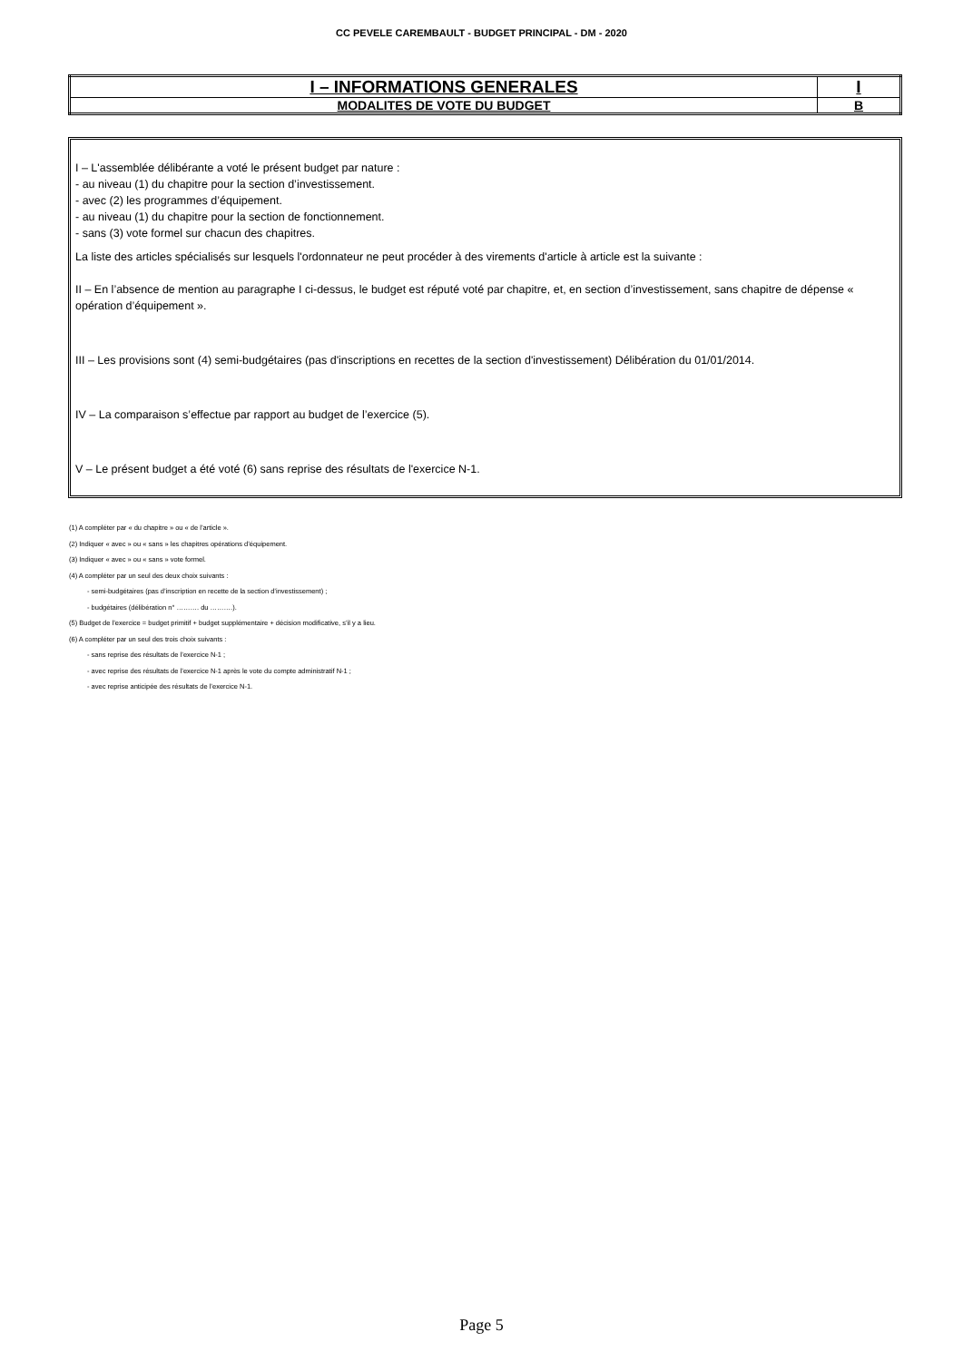CC PEVELE CAREMBAULT - BUDGET PRINCIPAL - DM - 2020
| I – INFORMATIONS GENERALES | I |
| MODALITES DE VOTE DU BUDGET | B |
I – L'assemblée délibérante a voté le présent budget par nature :
- au niveau (1) du chapitre pour la section d’investissement.
- avec (2) les programmes d’équipement.
- au niveau (1) du chapitre pour la section de fonctionnement.
- sans (3) vote formel sur chacun des chapitres.
La liste des articles spécialisés sur lesquels l'ordonnateur ne peut procéder à des virements d'article à article est la suivante :
II – En l’absence de mention au paragraphe I ci-dessus, le budget est réputé voté par chapitre, et, en section d’investissement, sans chapitre de dépense « opération d’équipement ».
III – Les provisions sont (4) semi-budgétaires (pas d'inscriptions en recettes de la section d'investissement) Délibération du 01/01/2014.
IV – La comparaison s’effectue par rapport au budget de l’exercice (5).
V – Le présent budget a été voté (6) sans reprise des résultats de l'exercice N-1.
(1) A compléter par « du chapitre » ou « de l’article ».
(2) Indiquer « avec » ou « sans » les chapitres opérations d’équipement.
(3) Indiquer « avec » ou « sans » vote formel.
(4) A compléter par un seul des deux choix suivants :
- semi-budgétaires (pas d’inscription en recette de la section d’investissement) ;
- budgétaires (délibération n° ………. du ……….).
(5) Budget de l’exercice = budget primitif + budget supplémentaire + décision modificative, s’il y a lieu.
(6) A compléter par un seul des trois choix suivants :
- sans reprise des résultats de l’exercice N-1 ;
- avec reprise des résultats de l’exercice N-1 après le vote du compte administratif N-1 ;
- avec reprise anticipée des résultats de l’exercice N-1.
Page 5